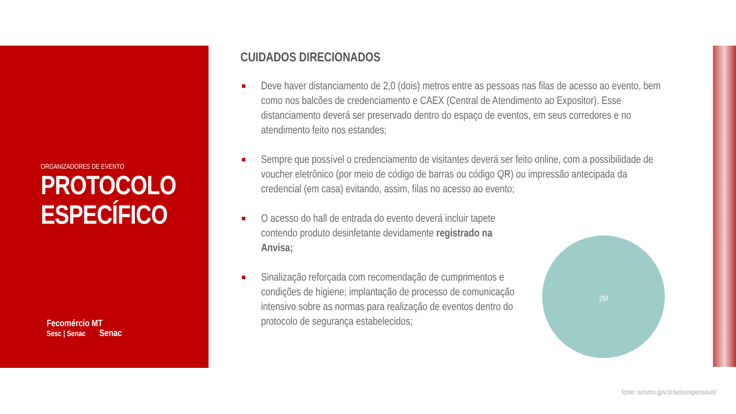ORGANIZADORES DE EVENTO
PROTOCOLO ESPECÍFICO
Fecomércio MT
Sesc | Senac Senac
CUIDADOS DIRECIONADOS
Deve haver distanciamento de 2,0 (dois) metros entre as pessoas nas filas de acesso ao evento, bem como nos balcões de credenciamento e CAEX (Central de Atendimento ao Expositor). Esse distanciamento deverá ser preservado dentro do espaço de eventos, em seus corredores e no atendimento feito nos estandes;
Sempre que possível o credenciamento de visitantes deverá ser feito online, com a possibilidade de voucher eletrônico (por meio de código de barras ou código QR) ou impressão antecipada da credencial (em casa) evitando, assim, filas no acesso ao evento;
O acesso do hall de entrada do evento deverá incluir tapete contendo produto desinfetante devidamente registrado na Anvisa;
Sinalização reforçada com recomendação de cumprimentos e condições de higiene; implantação de processo de comunicação intensivo sobre as normas para realização de eventos dentro do protocolo de segurança estabelecidos;
2M
fonte: turismo.gov.br/seloresponsavel/